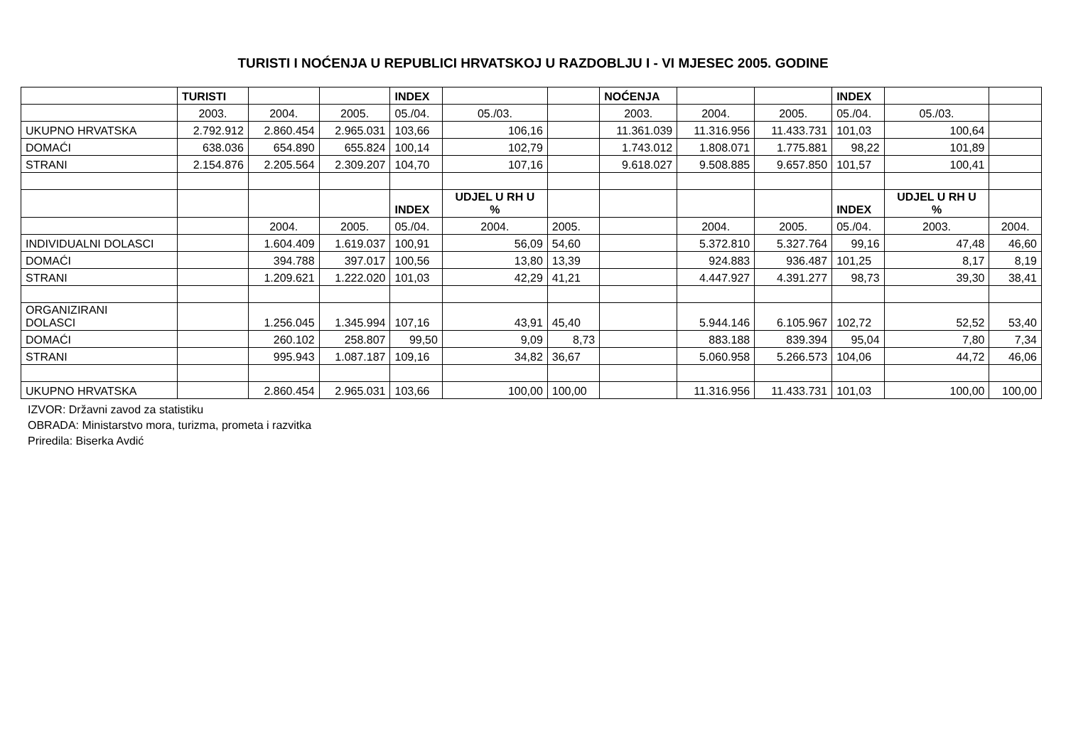TURISTI I NOĆENJA U REPUBLICI HRVATSKOJ U RAZDOBLJU I - VI MJESEC 2005. GODINE
| | TURISTI | | | INDEX | | | NOĆENJA | | | INDEX | | |
| | 2003. | 2004. | 2005. | 05./04. | 05./03. | | 2003. | 2004. | 2005. | 05./04. | 05./03. | |
| UKUPNO HRVATSKA | 2.792.912 | 2.860.454 | 2.965.031 | 103,66 | 106,16 | | 11.361.039 | 11.316.956 | 11.433.731 | 101,03 | 100,64 | |
| DOMAĆI | 638.036 | 654.890 | 655.824 | 100,14 | 102,79 | | 1.743.012 | 1.808.071 | 1.775.881 | 98,22 | 101,89 | |
| STRANI | 2.154.876 | 2.205.564 | 2.309.207 | 104,70 | 107,16 | | 9.618.027 | 9.508.885 | 9.657.850 | 101,57 | 100,41 | |
| | | | | INDEX | UDJEL U RH U % | | | | | INDEX | UDJEL U RH U % | |
| | | 2004. | 2005. | 05./04. | 2004. | 2005. | | 2004. | 2005. | 05./04. | 2003. | 2004. |
| INDIVIDUALNI DOLASCI | | 1.604.409 | 1.619.037 | 100,91 | 56,09 | 54,60 | | 5.372.810 | 5.327.764 | 99,16 | 47,48 | 46,60 |
| DOMAĆI | | 394.788 | 397.017 | 100,56 | 13,80 | 13,39 | | 924.883 | 936.487 | 101,25 | 8,17 | 8,19 |
| STRANI | | 1.209.621 | 1.222.020 | 101,03 | 42,29 | 41,21 | | 4.447.927 | 4.391.277 | 98,73 | 39,30 | 38,41 |
| ORGANIZIRANI DOLASCI | | 1.256.045 | 1.345.994 | 107,16 | 43,91 | 45,40 | | 5.944.146 | 6.105.967 | 102,72 | 52,52 | 53,40 |
| DOMAĆI | | 260.102 | 258.807 | 99,50 | 9,09 | 8,73 | | 883.188 | 839.394 | 95,04 | 7,80 | 7,34 |
| STRANI | | 995.943 | 1.087.187 | 109,16 | 34,82 | 36,67 | | 5.060.958 | 5.266.573 | 104,06 | 44,72 | 46,06 |
| UKUPNO HRVATSKA | | 2.860.454 | 2.965.031 | 103,66 | 100,00 | 100,00 | | 11.316.956 | 11.433.731 | 101,03 | 100,00 | 100,00 |
IZVOR: Državni zavod za statistiku
OBRADA: Ministarstvo mora, turizma, prometa i razvitka
Priredila: Biserka Avdić